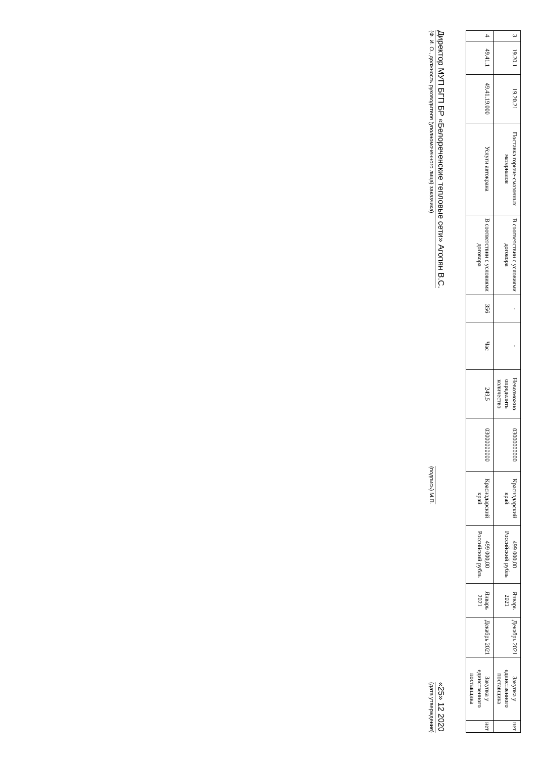| 3 | 19.20.1 | 19.20.21 | Поставка горюче-смазочных материалов | В соответствии с условиями договора | - | - | Невозможно определить количество | 03000000000 | Краснодарский край | 499 000,00 Российский рубль | Январь 2021 | Декабрь 2021 | Закупка у единственного поставщика | нет |
| 4 | 49.41.1 | 49.41.19.000 | Услуги автокрана | В соответствии с условиями договора | 356 | Час | 249,5 | 03000000000 | Краснодарский край | 499 000,00 Российский рубль | Январь 2021 | Декабрь 2021 | Закупка у единственного поставщика | нет |
Директор МУП БГП БР «Белореченские тепловые сети» Агопян В.С.
(Ф. И. О., должность руководителя (уполномоченного лица) заказчика)
(подпись) М.П.
«25» 12 2020
(дата утверждения)